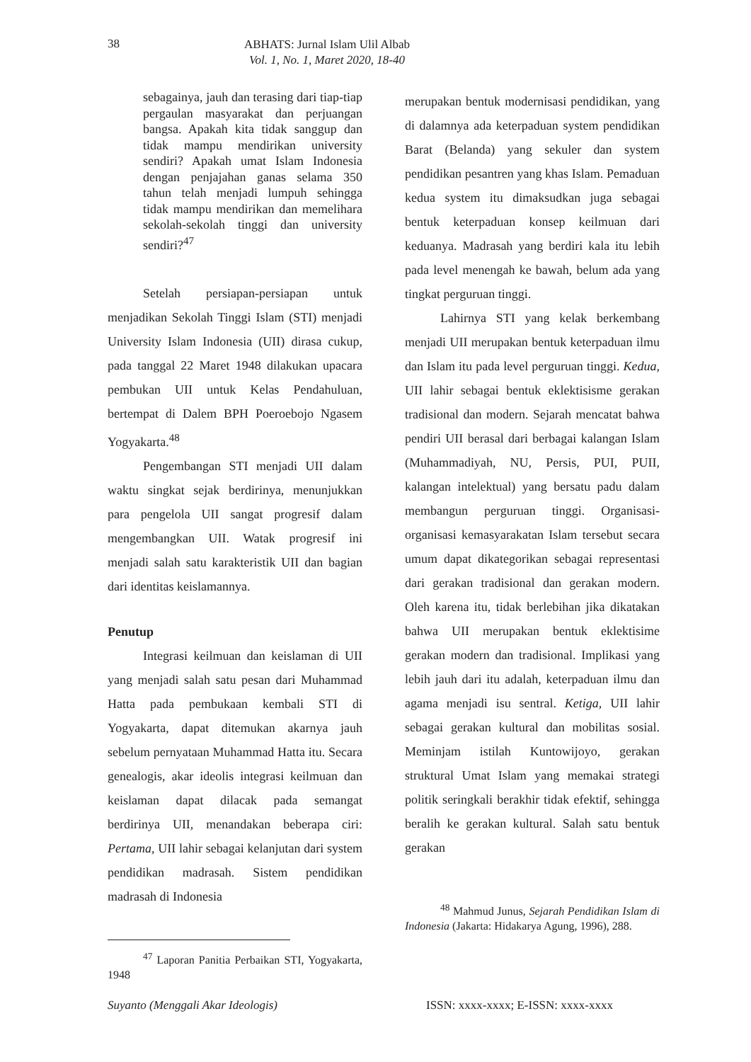38
ABHATS: Jurnal Islam Ulil Albab
Vol. 1, No. 1, Maret 2020, 18-40
sebagainya, jauh dan terasing dari tiap-tiap pergaulan masyarakat dan perjuangan bangsa. Apakah kita tidak sanggup dan tidak mampu mendirikan university sendiri? Apakah umat Islam Indonesia dengan penjajahan ganas selama 350 tahun telah menjadi lumpuh sehingga tidak mampu mendirikan dan memelihara sekolah-sekolah tinggi dan university sendiri?<sup>47</sup>
Setelah persiapan-persiapan untuk menjadikan Sekolah Tinggi Islam (STI) menjadi University Islam Indonesia (UII) dirasa cukup, pada tanggal 22 Maret 1948 dilakukan upacara pembukan UII untuk Kelas Pendahuluan, bertempat di Dalem BPH Poeroebojo Ngasem Yogyakarta.<sup>48</sup>
Pengembangan STI menjadi UII dalam waktu singkat sejak berdirinya, menunjukkan para pengelola UII sangat progresif dalam mengembangkan UII. Watak progresif ini menjadi salah satu karakteristik UII dan bagian dari identitas keislamannya.
Penutup
Integrasi keilmuan dan keislaman di UII yang menjadi salah satu pesan dari Muhammad Hatta pada pembukaan kembali STI di Yogyakarta, dapat ditemukan akarnya jauh sebelum pernyataan Muhammad Hatta itu. Secara genealogis, akar ideolis integrasi keilmuan dan keislaman dapat dilacak pada semangat berdirinya UII, menandakan beberapa ciri: Pertama, UII lahir sebagai kelanjutan dari system pendidikan madrasah. Sistem pendidikan madrasah di Indonesia
<sup>47</sup> Laporan Panitia Perbaikan STI, Yogyakarta, 1948
merupakan bentuk modernisasi pendidikan, yang di dalamnya ada keterpaduan system pendidikan Barat (Belanda) yang sekuler dan system pendidikan pesantren yang khas Islam. Pemaduan kedua system itu dimaksudkan juga sebagai bentuk keterpaduan konsep keilmuan dari keduanya. Madrasah yang berdiri kala itu lebih pada level menengah ke bawah, belum ada yang tingkat perguruan tinggi.
Lahirnya STI yang kelak berkembang menjadi UII merupakan bentuk keterpaduan ilmu dan Islam itu pada level perguruan tinggi. Kedua, UII lahir sebagai bentuk eklektisisme gerakan tradisional dan modern. Sejarah mencatat bahwa pendiri UII berasal dari berbagai kalangan Islam (Muhammadiyah, NU, Persis, PUI, PUII, kalangan intelektual) yang bersatu padu dalam membangun perguruan tinggi. Organisasi-organisasi kemasyarakatan Islam tersebut secara umum dapat dikategorikan sebagai representasi dari gerakan tradisional dan gerakan modern. Oleh karena itu, tidak berlebihan jika dikatakan bahwa UII merupakan bentuk eklektisime gerakan modern dan tradisional. Implikasi yang lebih jauh dari itu adalah, keterpaduan ilmu dan agama menjadi isu sentral. Ketiga, UII lahir sebagai gerakan kultural dan mobilitas sosial. Meminjam istilah Kuntowijoyo, gerakan struktural Umat Islam yang memakai strategi politik seringkali berakhir tidak efektif, sehingga beralih ke gerakan kultural. Salah satu bentuk gerakan
<sup>48</sup> Mahmud Junus, Sejarah Pendidikan Islam di Indonesia (Jakarta: Hidakarya Agung, 1996), 288.
Suyanto (Menggali Akar Ideologis) ISSN: xxxx-xxxx; E-ISSN: xxxx-xxxx